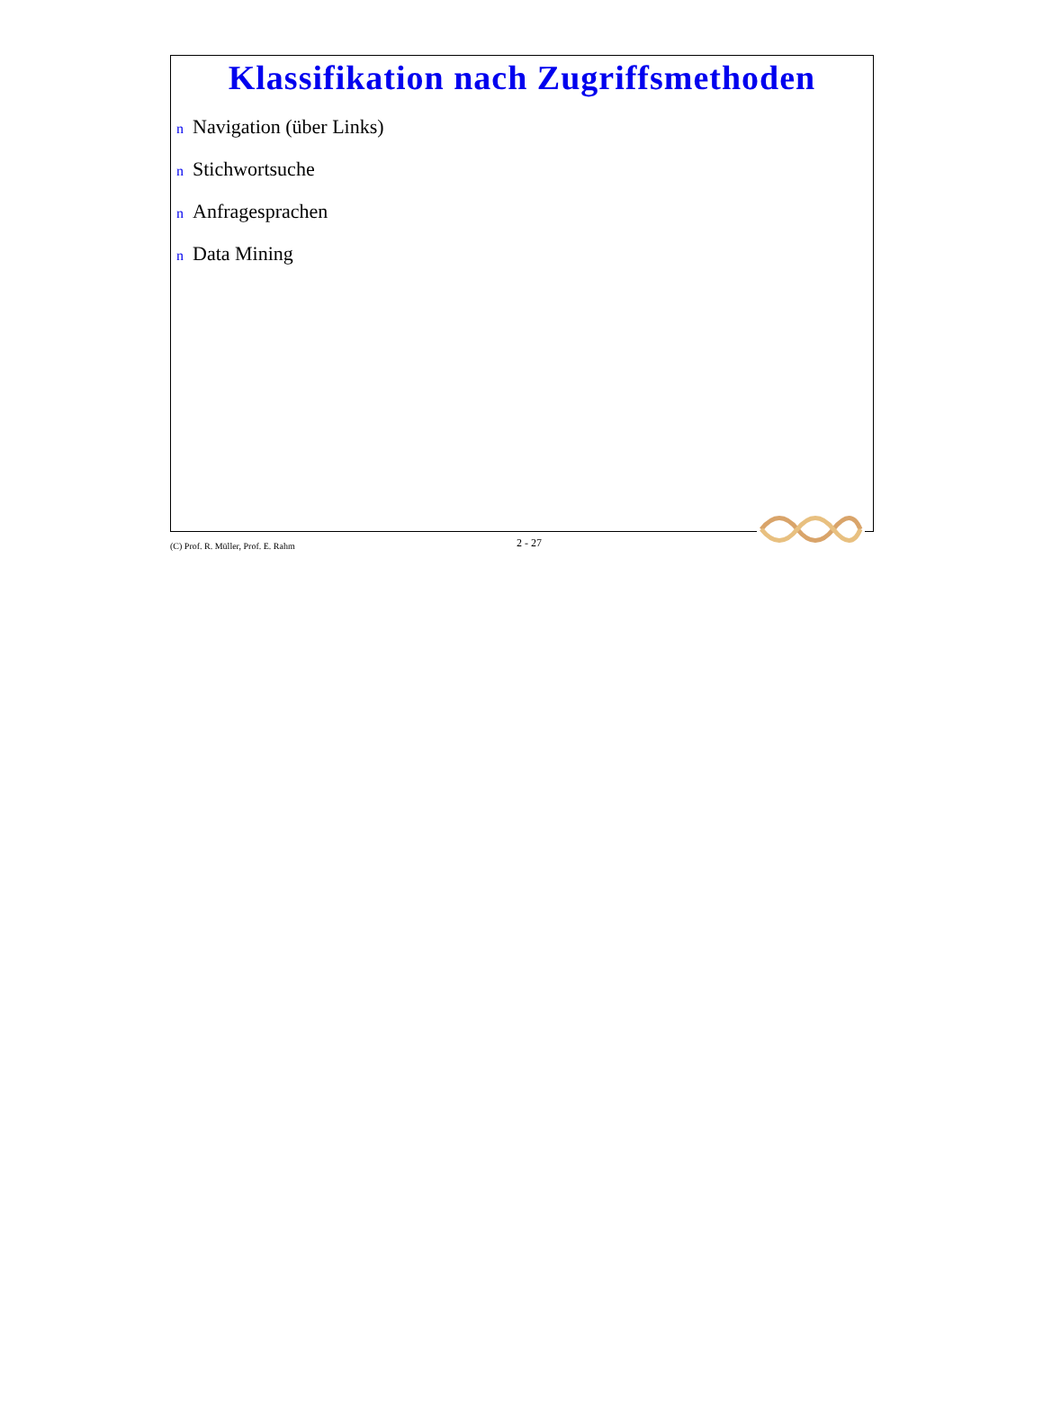Klassifikation nach Zugriffsmethoden
n Navigation (über Links)
n Stichwortsuche
n Anfragesprachen
n Data Mining
(C) Prof. R. Müller, Prof. E. Rahm
2 - 27